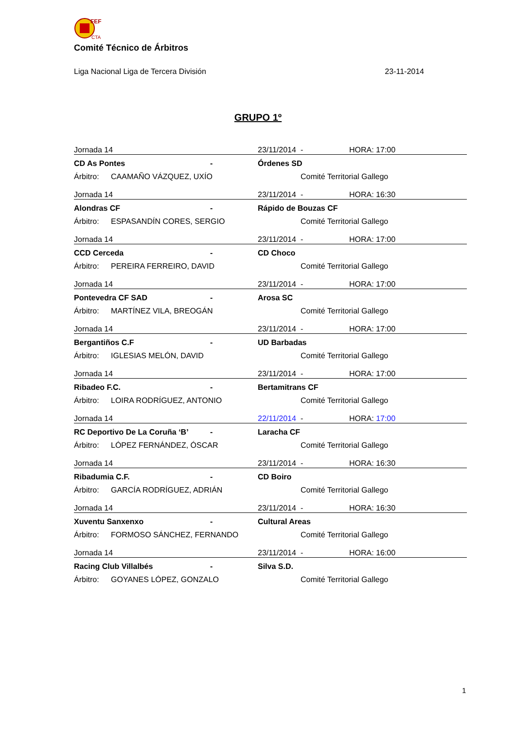FEF
CTA
Comité Técnico de Árbitros
Liga Nacional Liga de Tercera División 23-11-2014
GRUPO 1º
| Jornada 14 | | | 23/11/2014 | - | HORA: 17:00 |
| CD As Pontes | | - | Órdenes SD | | |
| Árbitro: | CAAMAÑO VÁZQUEZ, UXÍO | | | Comité Territorial Gallego | |
| Jornada 14 | | | 23/11/2014 | - | HORA: 16:30 |
| Alondras CF | | - | Rápido de Bouzas CF | | |
| Árbitro: | ESPASANDÍN CORES, SERGIO | | | Comité Territorial Gallego | |
| Jornada 14 | | | 23/11/2014 | - | HORA: 17:00 |
| CCD Cerceda | | - | CD Choco | | |
| Árbitro: | PEREIRA FERREIRO, DAVID | | | Comité Territorial Gallego | |
| Jornada 14 | | | 23/11/2014 | - | HORA: 17:00 |
| Pontevedra CF SAD | | - | Arosa SC | | |
| Árbitro: | MARTÍNEZ VILA, BREOGÁN | | | Comité Territorial Gallego | |
| Jornada 14 | | | 23/11/2014 | - | HORA: 17:00 |
| Bergantiños C.F | | - | UD Barbadas | | |
| Árbitro: | IGLESIAS MELÓN, DAVID | | | Comité Territorial Gallego | |
| Jornada 14 | | | 23/11/2014 | - | HORA: 17:00 |
| Ribadeo F.C. | | - | Bertamitrans CF | | |
| Árbitro: | LOIRA RODRÍGUEZ, ANTONIO | | | Comité Territorial Gallego | |
| Jornada 14 | | | 22/11/2014 | - | HORA: 17:00 |
| RC Deportivo De La Coruña ‘B’ | | - | Laracha CF | | |
| Árbitro: | LÓPEZ FERNÁNDEZ, ÓSCAR | | | Comité Territorial Gallego | |
| Jornada 14 | | | 23/11/2014 | - | HORA: 16:30 |
| Ribadumia C.F. | | - | CD Boiro | | |
| Árbitro: | GARCÍA RODRÍGUEZ, ADRIÁN | | | Comité Territorial Gallego | |
| Jornada 14 | | | 23/11/2014 | - | HORA: 16:30 |
| Xuventu Sanxenxo | | - | Cultural Areas | | |
| Árbitro: | FORMOSO SÁNCHEZ, FERNANDO | | | Comité Territorial Gallego | |
| Jornada 14 | | | 23/11/2014 | - | HORA: 16:00 |
| Racing Club Villalbés | | - | Silva S.D. | | |
| Árbitro: | GOYANES LÓPEZ, GONZALO | | | Comité Territorial Gallego | |
1